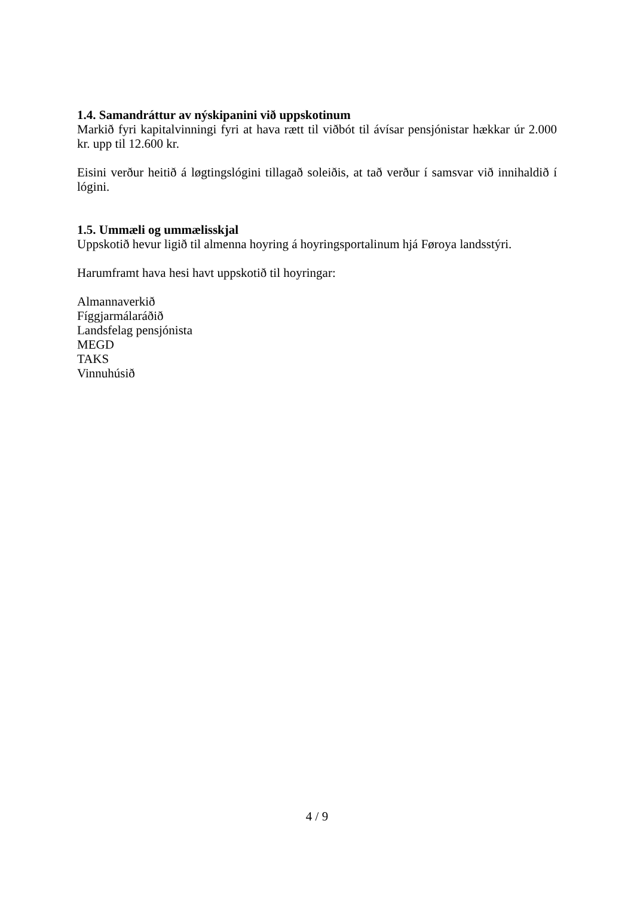1.4. Samandráttur av nýskipanini við uppskotinum
Markið fyri kapitalvinningi fyri at hava rætt til viðbót til ávísar pensjónistar hækkar úr 2.000 kr. upp til 12.600 kr.
Eisini verður heitið á løgtingslógini tillagað soleiðis, at tað verður í samsvar við innihaldið í lógini.
1.5. Ummæli og ummælisskjal
Uppskotið hevur ligið til almenna hoyring á hoyringsportalinum hjá Føroya landsstýri.
Harumframt hava hesi havt uppskotið til hoyringar:
Almannaverkið
Fíggjarmálaráðið
Landsfelag pensjónista
MEGD
TAKS
Vinnuhúsið
4 / 9